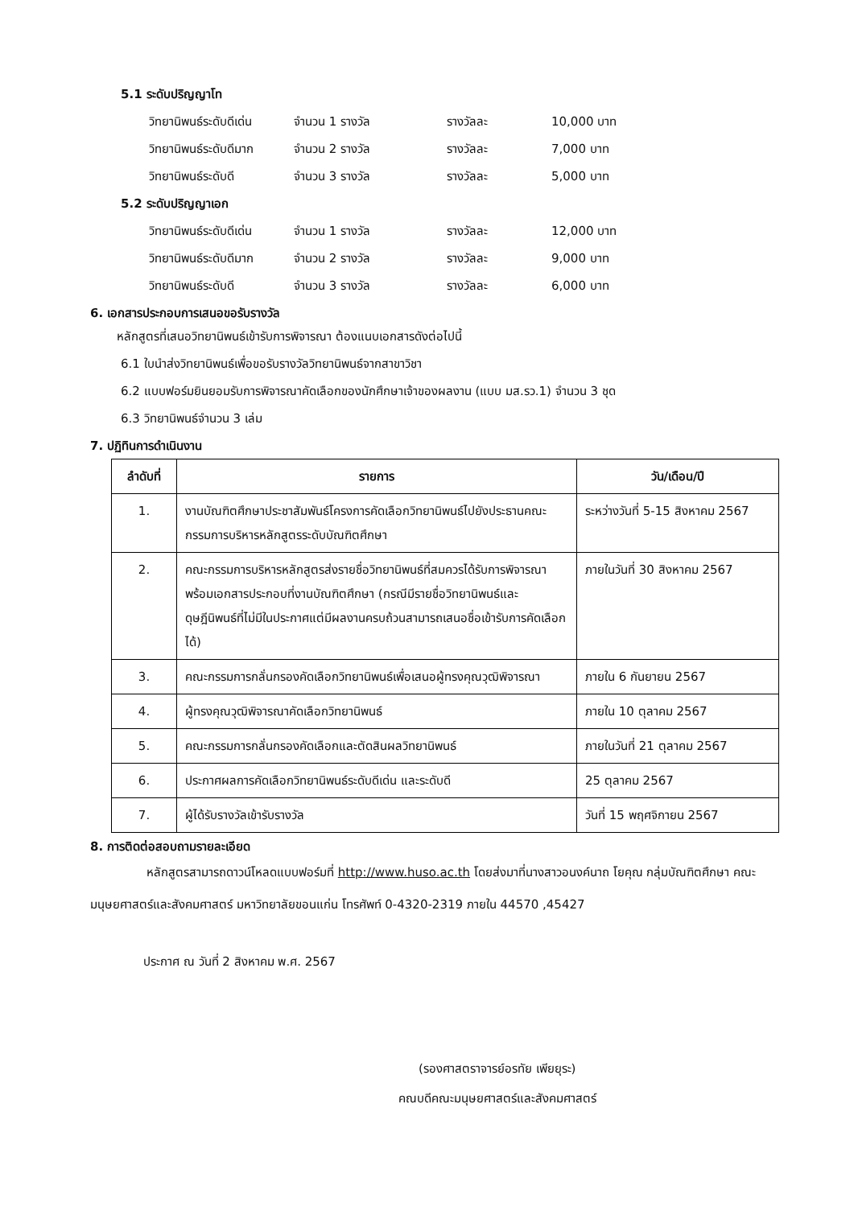5.1 ระดับปริญญาโท
วิทยานิพนธ์ระดับดีเด่น จำนวน 1 รางวัล รางวัลละ 10,000 บาท
วิทยานิพนธ์ระดับดีมาก จำนวน 2 รางวัล รางวัลละ 7,000 บาท
วิทยานิพนธ์ระดับดี จำนวน 3 รางวัล รางวัลละ 5,000 บาท
5.2 ระดับปริญญาเอก
วิทยานิพนธ์ระดับดีเด่น จำนวน 1 รางวัล รางวัลละ 12,000 บาท
วิทยานิพนธ์ระดับดีมาก จำนวน 2 รางวัล รางวัลละ 9,000 บาท
วิทยานิพนธ์ระดับดี จำนวน 3 รางวัล รางวัลละ 6,000 บาท
6. เอกสารประกอบการเสนอขอรับรางวัล
หลักสูตรที่เสนอวิทยานิพนธ์เข้ารับการพิจารณา ต้องแนบเอกสารดังต่อไปนี้
6.1 ใบนำส่งวิทยานิพนธ์เพื่อขอรับรางวัลวิทยานิพนธ์จากสาขาวิชา
6.2 แบบฟอร์มยินยอมรับการพิจารณาคัดเลือกของนักศึกษาเจ้าของผลงาน (แบบ มส.รว.1) จำนวน 3 ชุด
6.3 วิทยานิพนธ์จำนวน 3 เล่ม
7. ปฏิทินการดำเนินงาน
| ลำดับที่ | รายการ | วัน/เดือน/ปี |
| --- | --- | --- |
| 1. | งานบัณฑิตศึกษาประชาสัมพันธ์โครงการคัดเลือกวิทยานิพนธ์ไปยังประธานคณะกรรมการบริหารหลักสูตรระดับบัณฑิตศึกษา | ระหว่างวันที่ 5-15 สิงหาคม 2567 |
| 2. | คณะกรรมการบริหารหลักสูตรส่งรายชื่อวิทยานิพนธ์ที่สมควรได้รับการพิจารณาพร้อมเอกสารประกอบที่งานบัณฑิตศึกษา (กรณีมีรายชื่อวิทยานิพนธ์และดุษฎีนิพนธ์ที่ไม่มีในประกาศแต่มีผลงานครบถ้วนสามารถเสนอชื่อเข้ารับการคัดเลือกได้) | ภายในวันที่ 30 สิงหาคม 2567 |
| 3. | คณะกรรมการกลั่นกรองคัดเลือกวิทยานิพนธ์เพื่อเสนอผู้ทรงคุณวุฒิพิจารณา | ภายใน 6 กันยายน 2567 |
| 4. | ผู้ทรงคุณวุฒิพิจารณาคัดเลือกวิทยานิพนธ์ | ภายใน 10 ตุลาคม 2567 |
| 5. | คณะกรรมการกลั่นกรองคัดเลือกและตัดสินผลวิทยานิพนธ์ | ภายในวันที่ 21 ตุลาคม 2567 |
| 6. | ประกาศผลการคัดเลือกวิทยานิพนธ์ระดับดีเด่น และระดับดี | 25 ตุลาคม 2567 |
| 7. | ผู้ได้รับรางวัลเข้ารับรางวัล | วันที่ 15 พฤศจิกายน 2567 |
8. การติดต่อสอบถามรายละเอียด
หลักสูตรสามารถดาวน์โหลดแบบฟอร์มที่ http://www.huso.ac.th โดยส่งมาที่นางสาวอนงค์นาถ โยคุณ กลุ่มบัณฑิตศึกษา คณะมนุษยศาสตร์และสังคมศาสตร์ มหาวิทยาลัยขอนแก่น โทรศัพท์ 0-4320-2319 ภายใน 44570 ,45427
ประกาศ ณ วันที่ 2 สิงหาคม พ.ศ. 2567
(รองศาสตราจารย์อรทัย เพียยุระ)
คณบดีคณะมนุษยศาสตร์และสังคมศาสตร์